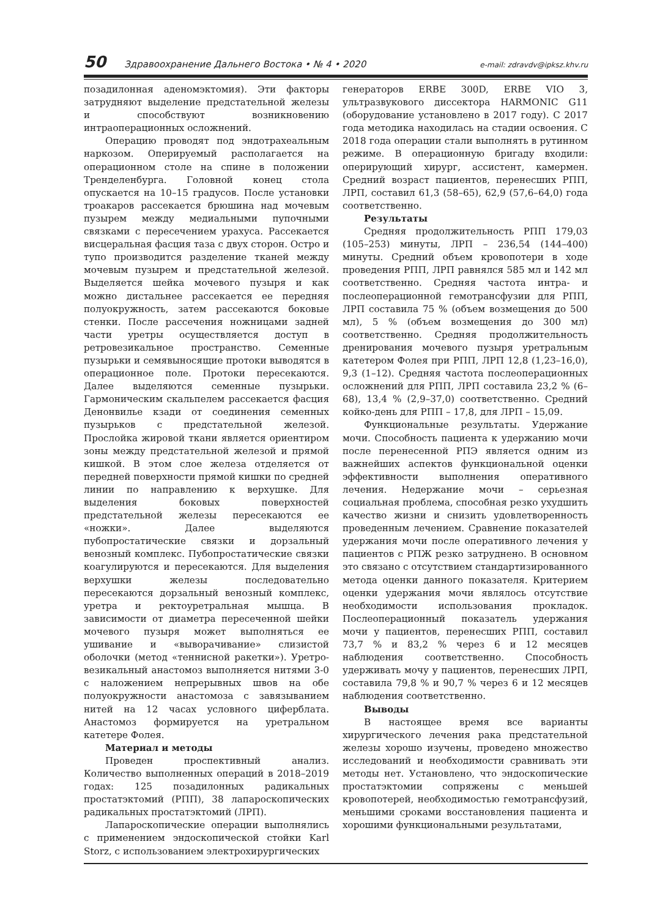50 Здравоохранение Дальнего Востока • № 4 • 2020 e-mail: zdravdv@ipksz.khv.ru
позадилонная аденомэктомия). Эти факторы затрудняют выделение предстательной железы и способствуют возникновению интраоперационных осложнений.
Операцию проводят под эндотрахеальным наркозом. Оперируемый располагается на операционном столе на спине в положении Тренделенбурга. Головной конец стола опускается на 10–15 градусов. После установки троакаров рассекается брюшина над мочевым пузырем между медиальными пупочными связками с пересечением урахуса. Рассекается висцеральная фасция таза с двух сторон. Остро и тупо производится разделение тканей между мочевым пузырем и предстательной железой. Выделяется шейка мочевого пузыря и как можно дистальнее рассекается ее передняя полуокружность, затем рассекаются боковые стенки. После рассечения ножницами задней части уретры осуществляется доступ в ретровезикальное пространство. Семенные пузырьки и семявыносящие протоки выводятся в операционное поле. Протоки пересекаются. Далее выделяются семенные пузырьки. Гармоническим скальпелем рассекается фасция Денонвилье кзади от соединения семенных пузырьков с предстательной железой. Прослойка жировой ткани является ориентиром зоны между предстательной железой и прямой кишкой. В этом слое железа отделяется от передней поверхности прямой кишки по средней линии по направлению к верхушке. Для выделения боковых поверхностей предстательной железы пересекаются ее «ножки». Далее выделяются пубопростатические связки и дорзальный венозный комплекс. Пубопростатические связки коагулируются и пересекаются. Для выделения верхушки железы последовательно пересекаются дорзальный венозный комплекс, уретра и ректоуретральная мышца. В зависимости от диаметра пересеченной шейки мочевого пузыря может выполняться ее ушивание и «выворачивание» слизистой оболочки (метод «теннисной ракетки»). Уретро-везикальный анастомоз выполняется нитями 3-0 с наложением непрерывных швов на обе полуокружности анастомоза с завязыванием нитей на 12 часах условного циферблата. Анастомоз формируется на уретральном катетере Фолея.
Материал и методы
Проведен проспективный анализ. Количество выполненных операций в 2018–2019 годах: 125 позадилонных радикальных простатэктомий (РПП), 38 лапароскопических радикальных простатэктомий (ЛРП).
Лапароскопические операции выполнялись с применением эндоскопической стойки Karl Storz, с использованием электрохирургических
генераторов ERBE 300D, ERBE VIO 3, ультразвукового диссектора HARMONIC G11 (оборудование установлено в 2017 году). С 2017 года методика находилась на стадии освоения. С 2018 года операции стали выполнять в рутинном режиме. В операционную бригаду входили: оперирующий хирург, ассистент, камермен. Средний возраст пациентов, перенесших РПП, ЛРП, составил 61,3 (58–65), 62,9 (57,6–64,0) года соответственно.
Результаты
Средняя продолжительность РПП 179,03 (105–253) минуты, ЛРП – 236,54 (144–400) минуты. Средний объем кровопотери в ходе проведения РПП, ЛРП равнялся 585 мл и 142 мл соответственно. Средняя частота интра- и послеоперационной гемотрансфузии для РПП, ЛРП составила 75 % (объем возмещения до 500 мл), 5 % (объем возмещения до 300 мл) соответственно. Средняя продолжительность дренирования мочевого пузыря уретральным катетером Фолея при РПП, ЛРП 12,8 (1,23–16,0), 9,3 (1–12). Средняя частота послеоперационных осложнений для РПП, ЛРП составила 23,2 % (6–68), 13,4 % (2,9–37,0) соответственно. Средний койко-день для РПП – 17,8, для ЛРП – 15,09.
Функциональные результаты. Удержание мочи. Способность пациента к удержанию мочи после перенесенной РПЭ является одним из важнейших аспектов функциональной оценки эффективности выполнения оперативного лечения. Недержание мочи – серьезная социальная проблема, способная резко ухудшить качество жизни и снизить удовлетворенность проведенным лечением. Сравнение показателей удержания мочи после оперативного лечения у пациентов с РПЖ резко затруднено. В основном это связано с отсутствием стандартизированного метода оценки данного показателя. Критерием оценки удержания мочи являлось отсутствие необходимости использования прокладок. Послеоперационный показатель удержания мочи у пациентов, перенесших РПП, составил 73,7 % и 83,2 % через 6 и 12 месяцев наблюдения соответственно. Способность удерживать мочу у пациентов, перенесших ЛРП, составила 79,8 % и 90,7 % через 6 и 12 месяцев наблюдения соответственно.
Выводы
В настоящее время все варианты хирургического лечения рака предстательной железы хорошо изучены, проведено множество исследований и необходимости сравнивать эти методы нет. Установлено, что эндоскопические простатэктомии сопряжены с меньшей кровопотерей, необходимостью гемотрансфузий, меньшими сроками восстановления пациента и хорошими функциональными результатами,